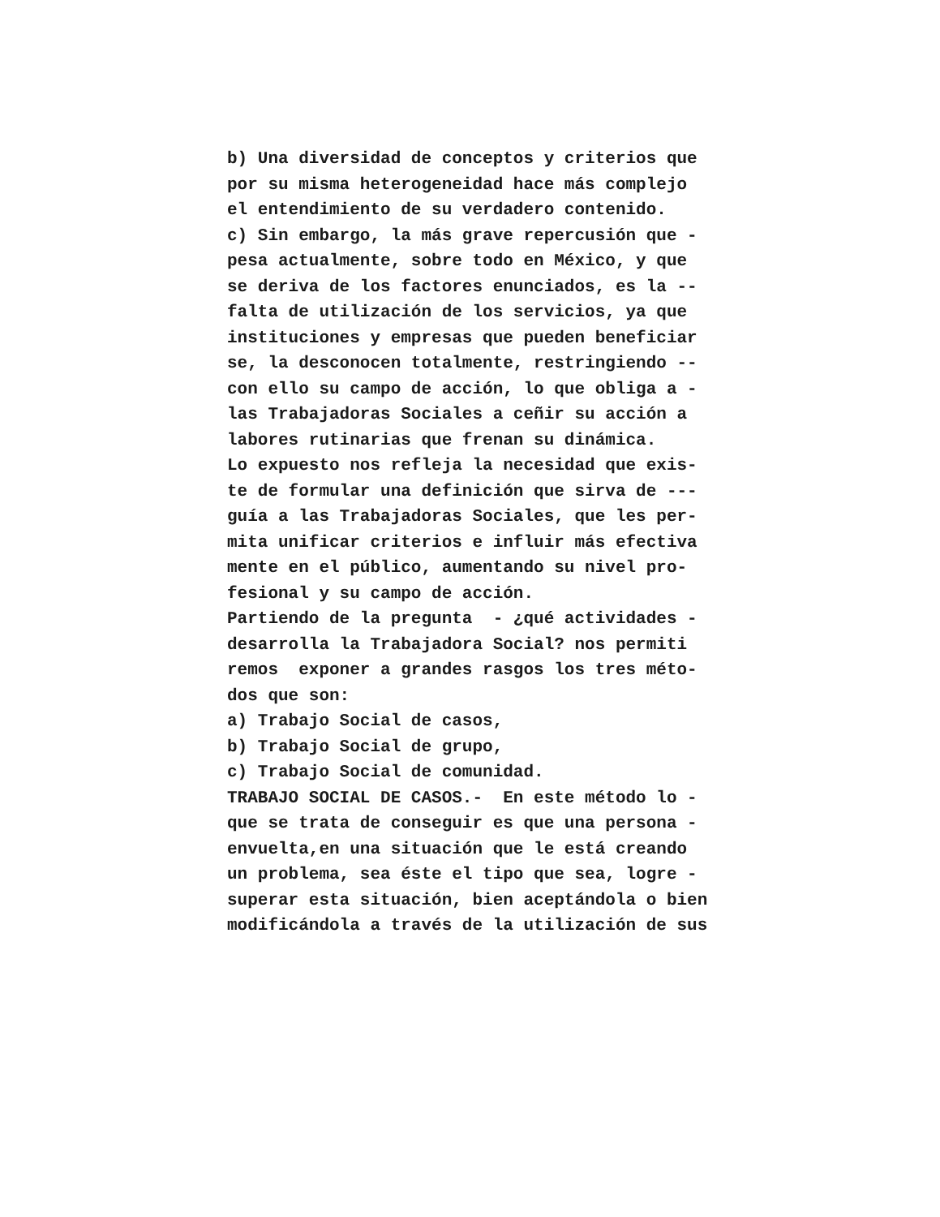b) Una diversidad de conceptos y criterios que
por su misma heterogeneidad hace más complejo
el entendimiento de su verdadero contenido.
c) Sin embargo, la más grave repercusión que -
pesa actualmente, sobre todo en México, y que
se deriva de los factores enunciados, es la --
falta de utilización de los servicios, ya que
instituciones y empresas que pueden beneficiar
se, la desconocen totalmente, restringiendo --
con ello su campo de acción, lo que obliga a -
las Trabajadoras Sociales a ceñir su acción a
labores rutinarias que frenan su dinámica.
Lo expuesto nos refleja la necesidad que exis-
te de formular una definición que sirva de ---
guía a las Trabajadoras Sociales, que les per-
mita unificar criterios e influir más efectiva
mente en el público, aumentando su nivel pro-
fesional y su campo de acción.
Partiendo de la pregunta - ¿qué actividades -
desarrolla la Trabajadora Social? nos permiti
remos exponer a grandes rasgos los tres méto-
dos que son:
a) Trabajo Social de casos,
b) Trabajo Social de grupo,
c) Trabajo Social de comunidad.
TRABAJO SOCIAL DE CASOS.- En este método lo -
que se trata de conseguir es que una persona -
envuelta,en una situación que le está creando
un problema, sea éste el tipo que sea, logre -
superar esta situación, bien aceptándola o bien
modificándola a través de la utilización de sus